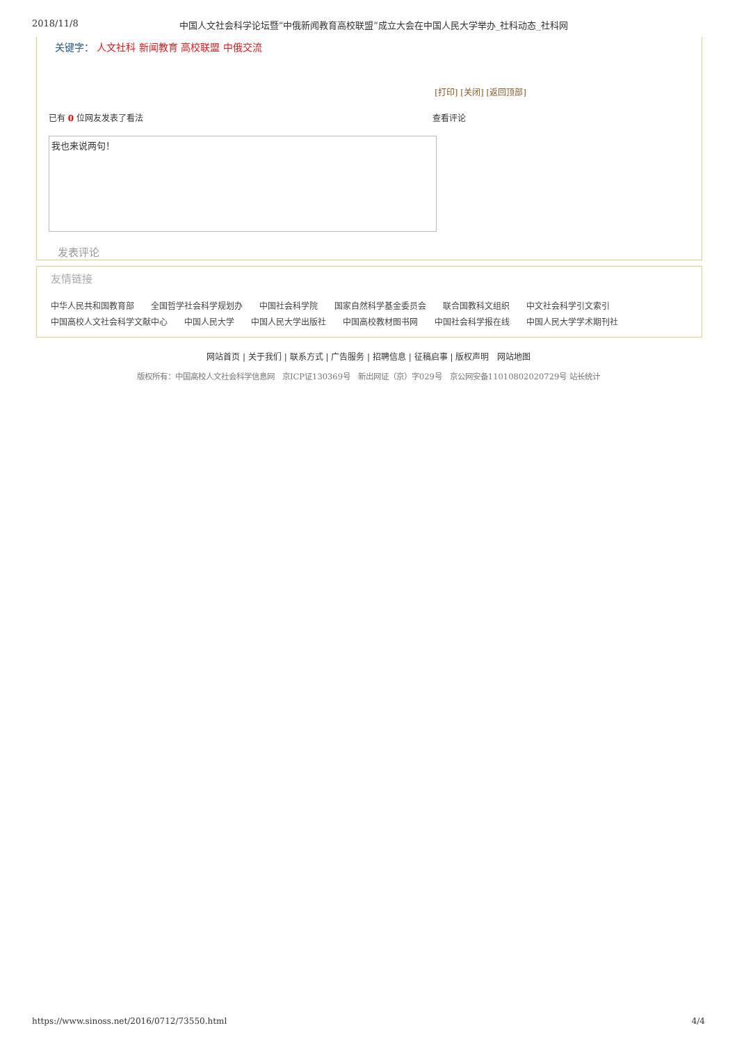2018/11/8 中国人文社会科学论坛暨“中俄新闻教育高校联盟”成立大会在中国人民大学举办_社科动态_社科网
关键字： 人文社科 新闻教育 高校联盟 中俄交流
[打印] [关闭] [返回顶部]
已有 0 位网友发表了看法 查看评论
我也来说两句！
发表评论
友情链接
中华人民共和国教育部 全国哲学社会科学规划办 中国社会科学院 国家自然科学基金委员会 联合国教科文组织 中文社会科学引文索引 中国高校人文社会科学文献中心 中国人民大学 中国人民大学出版社 中国高校教材图书网 中国社会科学报在线 中国人民大学学术期刊社
网站首页 | 关于我们 | 联系方式 | 广告服务 | 招聘信息 | 征稿启事 | 版权声明 网站地图
版权所有：中国高校人文社会科学信息网 京ICP证130369号 新出网证（京）字029号 京公网安备11010802020729号 站长统计
https://www.sinoss.net/2016/0712/73550.html 4/4